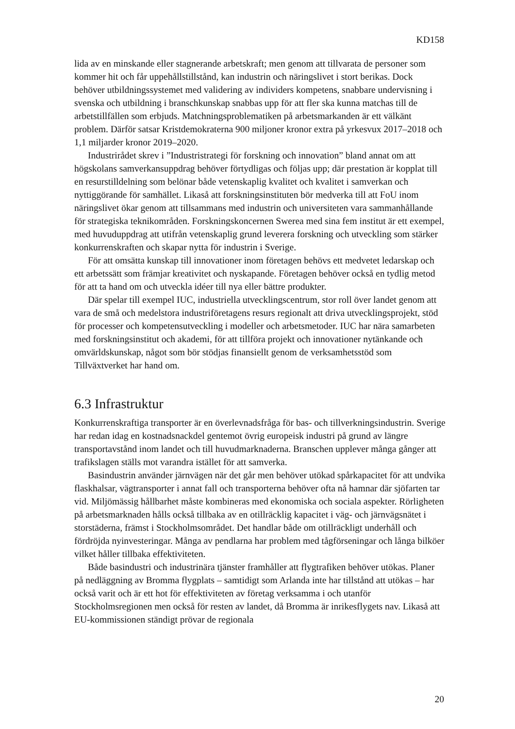KD158
lida av en minskande eller stagnerande arbetskraft; men genom att tillvarata de personer som kommer hit och får uppehållstillstånd, kan industrin och näringslivet i stort berikas. Dock behöver utbildningssystemet med validering av individers kompetens, snabbare undervisning i svenska och utbildning i branschkunskap snabbas upp för att fler ska kunna matchas till de arbetstillfällen som erbjuds. Matchningsproblematiken på arbetsmarkanden är ett välkänt problem. Därför satsar Kristdemokraterna 900 miljoner kronor extra på yrkesvux 2017–2018 och 1,1 miljarder kronor 2019–2020.
Industrirådet skrev i ”Industristrategi för forskning och innovation” bland annat om att högskolans samverkansuppdrag behöver förtydligas och följas upp; där prestation är kopplat till en resurstilldelning som belönar både vetenskaplig kvalitet och kvalitet i samverkan och nyttiggörande för samhället. Likaså att forskningsinstituten bör medverka till att FoU inom näringslivet ökar genom att tillsammans med industrin och universiteten vara sammanhållande för strategiska teknikområden. Forskningskoncernen Swerea med sina fem institut är ett exempel, med huvuduppdrag att utifrån vetenskaplig grund leverera forskning och utveckling som stärker konkurrenskraften och skapar nytta för industrin i Sverige.
För att omsätta kunskap till innovationer inom företagen behövs ett medvetet ledarskap och ett arbetssätt som främjar kreativitet och nyskapande. Företagen behöver också en tydlig metod för att ta hand om och utveckla idéer till nya eller bättre produkter.
Där spelar till exempel IUC, industriella utvecklingscentrum, stor roll över landet genom att vara de små och medelstora industriföretagens resurs regionalt att driva utvecklingsprojekt, stöd för processer och kompetensutveckling i modeller och arbetsmetoder. IUC har nära samarbeten med forskningsinstitut och akademi, för att tillföra projekt och innovationer nytänkande och omvärldskunskap, något som bör stödjas finansiellt genom de verksamhetsstöd som Tillväxtverket har hand om.
6.3 Infrastruktur
Konkurrenskraftiga transporter är en överlevnadsfråga för bas- och tillverkningsindustrin. Sverige har redan idag en kostnadsnackdel gentemot övrig europeisk industri på grund av längre transportavstånd inom landet och till huvudmarknaderna. Branschen upplever många gånger att trafikslagen ställs mot varandra istället för att samverka.
Basindustrin använder järnvägen när det går men behöver utökad spårkapacitet för att undvika flaskhalsar, vägtransporter i annat fall och transporterna behöver ofta nå hamnar där sjöfarten tar vid. Miljömässig hållbarhet måste kombineras med ekonomiska och sociala aspekter. Rörligheten på arbetsmarknaden hålls också tillbaka av en otillräcklig kapacitet i väg- och järnvägsnätet i storstäderna, främst i Stockholmsområdet. Det handlar både om otillräckligt underhåll och fördröjda nyinvesteringar. Många av pendlarna har problem med tågförseningar och långa bilköer vilket håller tillbaka effektiviteten.
Både basindustri och industrinära tjänster framhåller att flygtrafiken behöver utökas. Planer på nedläggning av Bromma flygplats – samtidigt som Arlanda inte har tillstånd att utökas – har också varit och är ett hot för effektiviteten av företag verksamma i och utanför Stockholmsregionen men också för resten av landet, då Bromma är inrikesflygets nav. Likaså att EU-kommissionen ständigt prövar de regionala
20